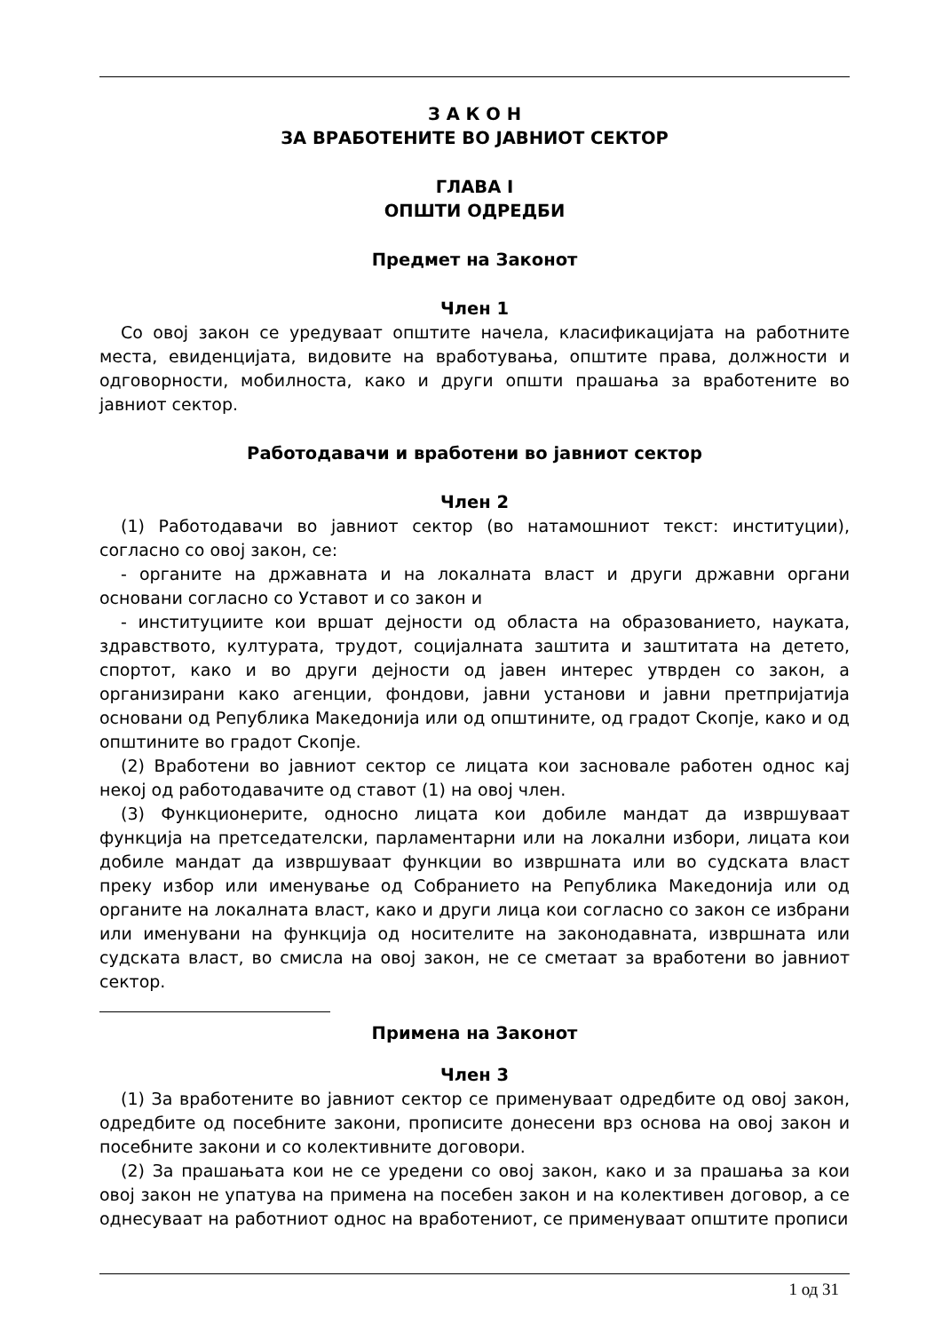З А К О Н
ЗА ВРАБОТЕНИТЕ ВО ЈАВНИОТ СЕКТОР
ГЛАВА I
ОПШТИ ОДРЕДБИ
Предмет на Законот
Член 1
Со овој закон се уредуваат општите начела, класификацијата на работните места, евиденцијата, видовите на вработувања, општите права, должности и одговорности, мобилноста, како и други општи прашања за вработените во јавниот сектор.
Работодавачи и вработени во јавниот сектор
Член 2
(1) Работодавачи во јавниот сектор (во натамошниот текст: институции), согласно со овој закон, се:
- органите на државната и на локалната власт и други државни органи основани согласно со Уставот и со закон и
- институциите кои вршат дејности од областа на образованието, науката, здравството, културата, трудот, социјалната заштита и заштитата на детето, спортот, како и во други дејности од јавен интерес утврден со закон, а организирани како агенции, фондови, јавни установи и јавни претпријатија основани од Република Македонија или од општините, од градот Скопје, како и од општините во градот Скопје.
(2) Вработени во јавниот сектор се лицата кои засновале работен однос кај некој од работодавачите од ставот (1) на овој член.
(3) Функционерите, односно лицата кои добиле мандат да извршуваат функција на претседателски, парламентарни или на локални избори, лицата кои добиле мандат да извршуваат функции во извршната или во судската власт преку избор или именување од Собранието на Република Македонија или од органите на локалната власт, како и други лица кои согласно со закон се избрани или именувани на функција од носителите на законодавната, извршната или судската власт, во смисла на овој закон, не се сметаат за вработени во јавниот сектор.
Примена на Законот
Член 3
(1) За вработените во јавниот сектор се применуваат одредбите од овој закон, одредбите од посебните закони, прописите донесени врз основа на овој закон и посебните закони и со колективните договори.
(2) За прашањата кои не се уредени со овој закон, како и за прашања за кои овој закон не упатува на примена на посебен закон и на колективен договор, а се однесуваат на работниот однос на вработениот, се применуваат општите прописи
1 од 31